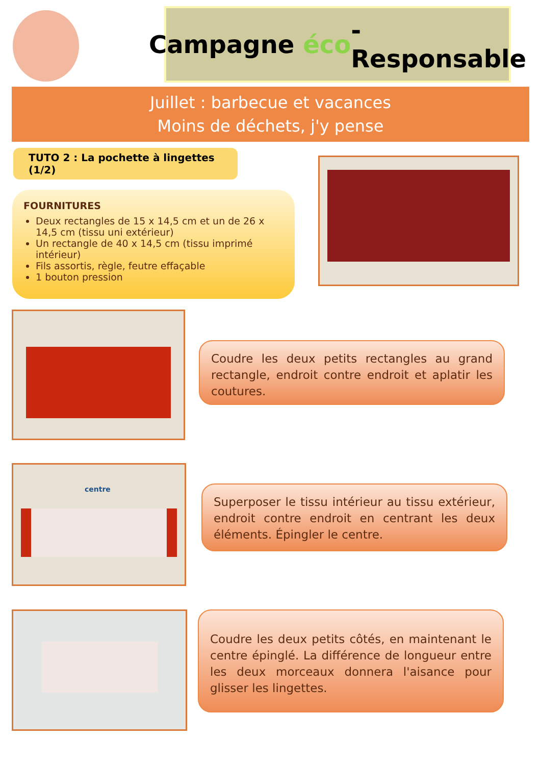Campagne éco -Responsable
Juillet : barbecue et vacances
Moins de déchets, j'y pense
TUTO 2 : La pochette à lingettes (1/2)
FOURNITURES
Deux rectangles de 15 x 14,5 cm et un de 26 x 14,5 cm (tissu uni extérieur)
Un rectangle de 40 x 14,5 cm (tissu imprimé intérieur)
Fils assortis, règle, feutre effaçable
1 bouton pression
Coudre les deux petits rectangles au grand rectangle, endroit contre endroit et aplatir les coutures.
centre
Superposer le tissu intérieur au tissu extérieur, endroit contre endroit en centrant les deux éléments. Épingler le centre.
Coudre les deux petits côtés, en maintenant le centre épinglé. La différence de longueur entre les deux morceaux donnera l'aisance pour glisser les lingettes.